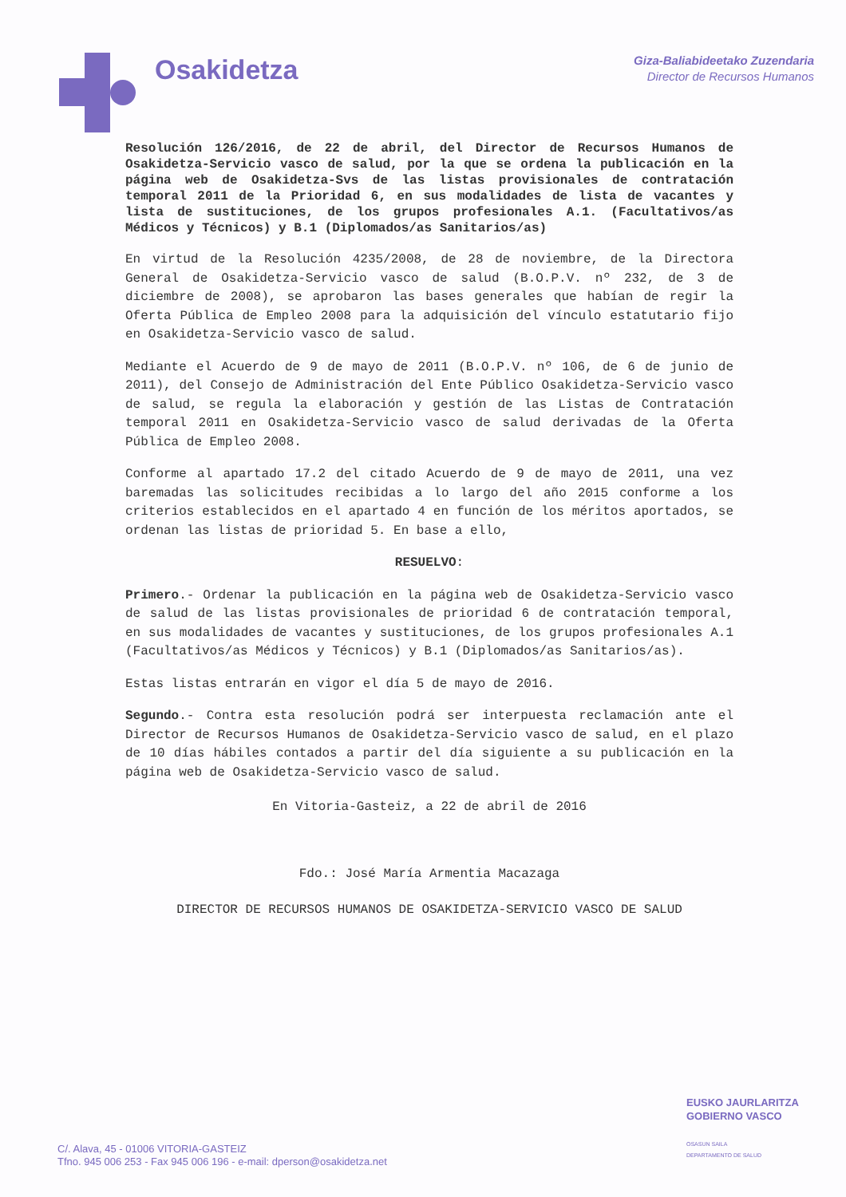Osakidetza
Giza-Baliabideetako Zuzendaria
Director de Recursos Humanos
Resolución 126/2016, de 22 de abril, del Director de Recursos Humanos de Osakidetza-Servicio vasco de salud, por la que se ordena la publicación en la página web de Osakidetza-Svs de las listas provisionales de contratación temporal 2011 de la Prioridad 6, en sus modalidades de lista de vacantes y lista de sustituciones, de los grupos profesionales A.1. (Facultativos/as Médicos y Técnicos) y B.1 (Diplomados/as Sanitarios/as)
En virtud de la Resolución 4235/2008, de 28 de noviembre, de la Directora General de Osakidetza-Servicio vasco de salud (B.O.P.V. nº 232, de 3 de diciembre de 2008), se aprobaron las bases generales que habían de regir la Oferta Pública de Empleo 2008 para la adquisición del vínculo estatutario fijo en Osakidetza-Servicio vasco de salud.
Mediante el Acuerdo de 9 de mayo de 2011 (B.O.P.V. nº 106, de 6 de junio de 2011), del Consejo de Administración del Ente Público Osakidetza-Servicio vasco de salud, se regula la elaboración y gestión de las Listas de Contratación temporal 2011 en Osakidetza-Servicio vasco de salud derivadas de la Oferta Pública de Empleo 2008.
Conforme al apartado 17.2 del citado Acuerdo de 9 de mayo de 2011, una vez baremadas las solicitudes recibidas a lo largo del año 2015 conforme a los criterios establecidos en el apartado 4 en función de los méritos aportados, se ordenan las listas de prioridad 5. En base a ello,
RESUELVO:
Primero.- Ordenar la publicación en la página web de Osakidetza-Servicio vasco de salud de las listas provisionales de prioridad 6 de contratación temporal, en sus modalidades de vacantes y sustituciones, de los grupos profesionales A.1 (Facultativos/as Médicos y Técnicos) y B.1 (Diplomados/as Sanitarios/as).
Estas listas entrarán en vigor el día 5 de mayo de 2016.
Segundo.- Contra esta resolución podrá ser interpuesta reclamación ante el Director de Recursos Humanos de Osakidetza-Servicio vasco de salud, en el plazo de 10 días hábiles contados a partir del día siguiente a su publicación en la página web de Osakidetza-Servicio vasco de salud.
En Vitoria-Gasteiz, a 22 de abril de 2016
Fdo.: José María Armentia Macazaga
DIRECTOR DE RECURSOS HUMANOS DE OSAKIDETZA-SERVICIO VASCO DE SALUD
EUSKO JAURLARITZA
GOBIERNO VASCO
OSASUN SAILA
DEPARTAMENTO DE SALUD
C/. Alava, 45 - 01006 VITORIA-GASTEIZ
Tfno. 945 006 253 - Fax 945 006 196 - e-mail: dperson@osakidetza.net